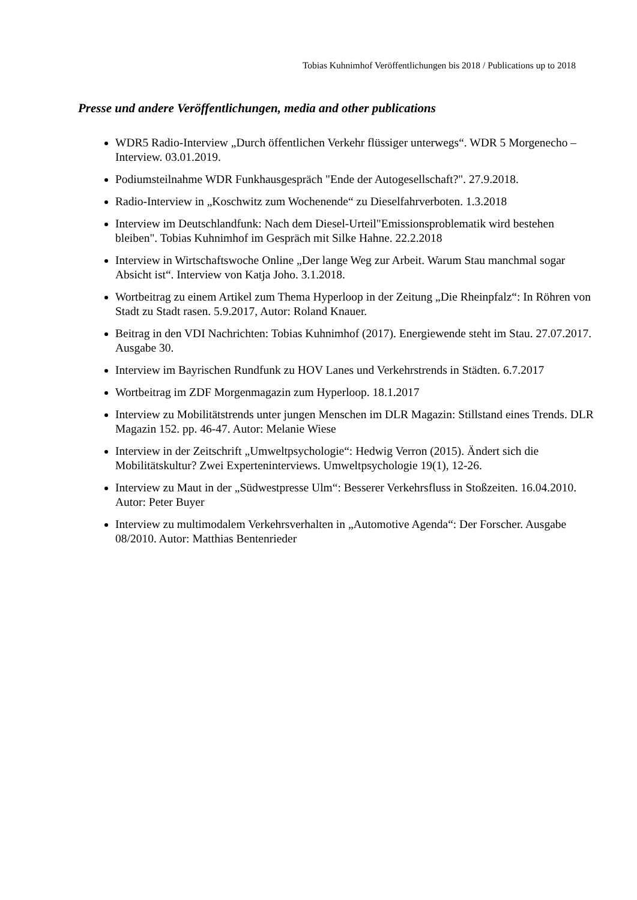Tobias Kuhnimhof Veröffentlichungen bis 2018 / Publications up to 2018
Presse und andere Veröffentlichungen, media and other publications
WDR5 Radio-Interview „Durch öffentlichen Verkehr flüssiger unterwegs“. WDR 5 Morgenecho – Interview. 03.01.2019.
Podiumsteilnahme WDR Funkhausgespräch "Ende der Autogesellschaft?". 27.9.2018.
Radio-Interview in „Koschwitz zum Wochenende“ zu Dieselfahrverboten. 1.3.2018
Interview im Deutschlandfunk: Nach dem Diesel-Urteil"Emissionsproblematik wird bestehen bleiben". Tobias Kuhnimhof im Gespräch mit Silke Hahne. 22.2.2018
Interview in Wirtschaftswoche Online „Der lange Weg zur Arbeit. Warum Stau manchmal sogar Absicht ist“. Interview von Katja Joho. 3.1.2018.
Wortbeitrag zu einem Artikel zum Thema Hyperloop in der Zeitung „Die Rheinpfalz“: In Röhren von Stadt zu Stadt rasen. 5.9.2017, Autor: Roland Knauer.
Beitrag in den VDI Nachrichten: Tobias Kuhnimhof (2017). Energiewende steht im Stau. 27.07.2017. Ausgabe 30.
Interview im Bayrischen Rundfunk zu HOV Lanes und Verkehrstrends in Städten. 6.7.2017
Wortbeitrag im ZDF Morgenmagazin zum Hyperloop. 18.1.2017
Interview zu Mobilitätstrends unter jungen Menschen im DLR Magazin: Stillstand eines Trends. DLR Magazin 152. pp. 46-47. Autor: Melanie Wiese
Interview in der Zeitschrift „Umweltpsychologie“: Hedwig Verron (2015). Ändert sich die Mobilitätskultur? Zwei Experteninterviews. Umweltpsychologie 19(1), 12-26.
Interview zu Maut in der „Südwestpresse Ulm“: Besserer Verkehrsfluss in Stoßzeiten. 16.04.2010. Autor: Peter Buyer
Interview zu multimodalem Verkehrsverhalten in „Automotive Agenda“: Der Forscher. Ausgabe 08/2010. Autor: Matthias Bentenrieder